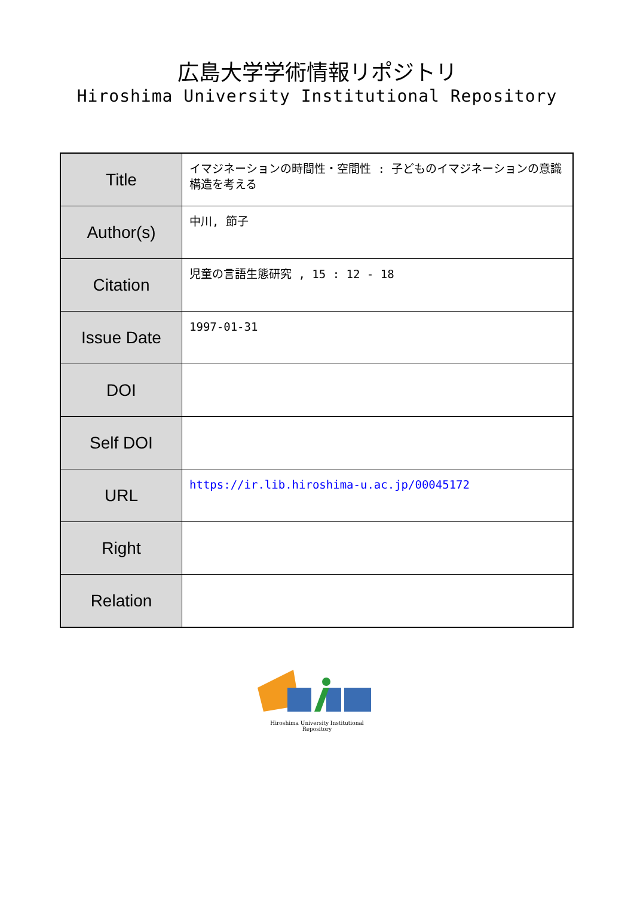広島大学学術情報リポジトリ
Hiroshima University Institutional Repository
| Title | イマジネーションの時間性・空間性 : 子どものイマジネーションの意識構造を考える |
| Author(s) | 中川, 節子 |
| Citation | 児童の言語生態研究 , 15 : 12 - 18 |
| Issue Date | 1997-01-31 |
| DOI | |
| Self DOI | |
| URL | https://ir.lib.hiroshima-u.ac.jp/00045172 |
| Right | |
| Relation | |
Hiroshima University Institutional Repository